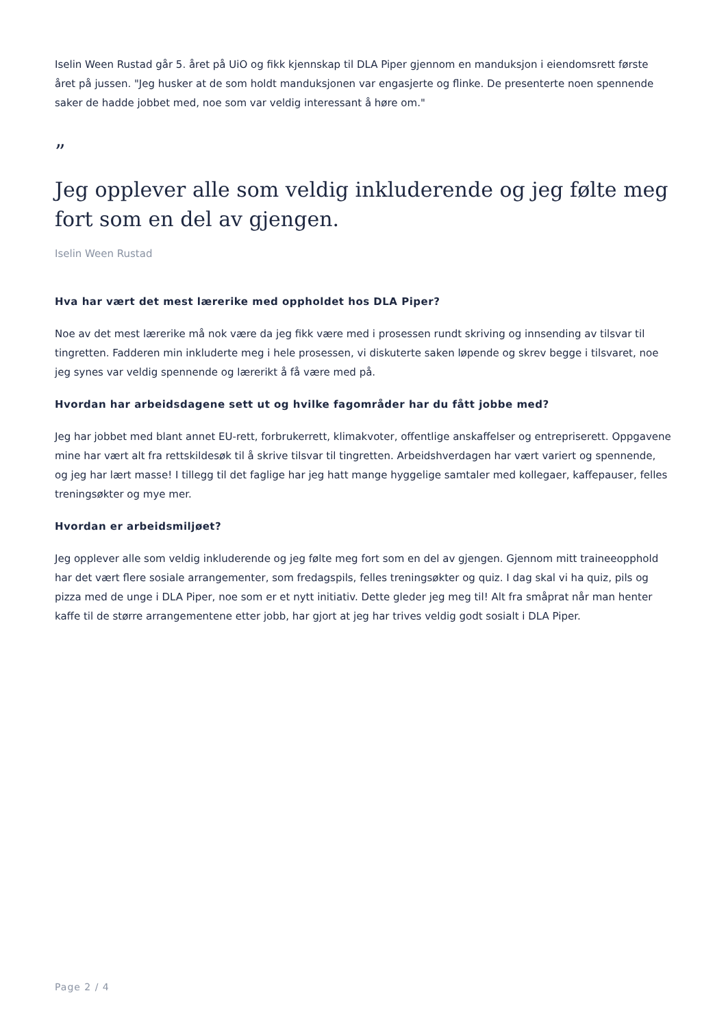Iselin Ween Rustad går 5. året på UiO og fikk kjennskap til DLA Piper gjennom en manduksjon i eiendomsrett første året på jussen. "Jeg husker at de som holdt manduksjonen var engasjerte og flinke. De presenterte noen spennende saker de hadde jobbet med, noe som var veldig interessant å høre om."
”
Jeg opplever alle som veldig inkluderende og jeg følte meg fort som en del av gjengen.
Iselin Ween Rustad
Hva har vært det mest lærerike med oppholdet hos DLA Piper?
Noe av det mest lærerike må nok være da jeg fikk være med i prosessen rundt skriving og innsending av tilsvar til tingretten. Fadderen min inkluderte meg i hele prosessen, vi diskuterte saken løpende og skrev begge i tilsvaret, noe jeg synes var veldig spennende og lærerikt å få være med på.
Hvordan har arbeidsdagene sett ut og hvilke fagområder har du fått jobbe med?
Jeg har jobbet med blant annet EU-rett, forbrukerrett, klimakvoter, offentlige anskaffelser og entrepriserett. Oppgavene mine har vært alt fra rettskildesøk til å skrive tilsvar til tingretten. Arbeidshverdagen har vært variert og spennende, og jeg har lært masse! I tillegg til det faglige har jeg hatt mange hyggelige samtaler med kollegaer, kaffepauser, felles treningsøkter og mye mer.
Hvordan er arbeidsmiljøet?
Jeg opplever alle som veldig inkluderende og jeg følte meg fort som en del av gjengen. Gjennom mitt traineeopphold har det vært flere sosiale arrangementer, som fredagspils, felles treningsøkter og quiz. I dag skal vi ha quiz, pils og pizza med de unge i DLA Piper, noe som er et nytt initiativ. Dette gleder jeg meg til! Alt fra småprat når man henter kaffe til de større arrangementene etter jobb, har gjort at jeg har trives veldig godt sosialt i DLA Piper.
Page 2 / 4